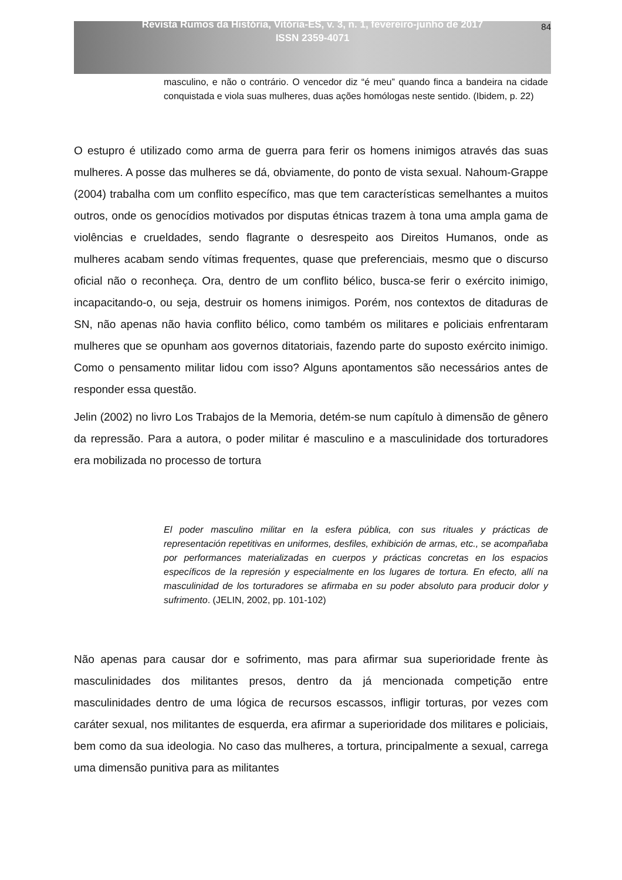Revista Rumos da História, Vitória-ES, v. 3, n. 1, fevereiro-junho de 2017
ISSN 2359-4071
84
masculino, e não o contrário. O vencedor diz “é meu” quando finca a bandeira na cidade conquistada e viola suas mulheres, duas ações homólogas neste sentido. (Ibidem, p. 22)
O estupro é utilizado como arma de guerra para ferir os homens inimigos através das suas mulheres. A posse das mulheres se dá, obviamente, do ponto de vista sexual. Nahoum-Grappe (2004) trabalha com um conflito específico, mas que tem características semelhantes a muitos outros, onde os genocídios motivados por disputas étnicas trazem à tona uma ampla gama de violências e crueldades, sendo flagrante o desrespeito aos Direitos Humanos, onde as mulheres acabam sendo vítimas frequentes, quase que preferenciais, mesmo que o discurso oficial não o reconheça. Ora, dentro de um conflito bélico, busca-se ferir o exército inimigo, incapacitando-o, ou seja, destruir os homens inimigos. Porém, nos contextos de ditaduras de SN, não apenas não havia conflito bélico, como também os militares e policiais enfrentaram mulheres que se opunham aos governos ditatoriais, fazendo parte do suposto exército inimigo. Como o pensamento militar lidou com isso? Alguns apontamentos são necessários antes de responder essa questão.
Jelin (2002) no livro Los Trabajos de la Memoria, detém-se num capítulo à dimensão de gênero da repressão. Para a autora, o poder militar é masculino e a masculinidade dos torturadores era mobilizada no processo de tortura
El poder masculino militar en la esfera pública, con sus rituales y prácticas de representación repetitivas en uniformes, desfiles, exhibición de armas, etc., se acompañaba por performances materializadas en cuerpos y prácticas concretas en los espacios específicos de la represión y especialmente en los lugares de tortura. En efecto, allí na masculinidad de los torturadores se afirmaba en su poder absoluto para producir dolor y sufrimento. (JELIN, 2002, pp. 101-102)
Não apenas para causar dor e sofrimento, mas para afirmar sua superioridade frente às masculinidades dos militantes presos, dentro da já mencionada competição entre masculinidades dentro de uma lógica de recursos escassos, infligir torturas, por vezes com caráter sexual, nos militantes de esquerda, era afirmar a superioridade dos militares e policiais, bem como da sua ideologia. No caso das mulheres, a tortura, principalmente a sexual, carrega uma dimensão punitiva para as militantes